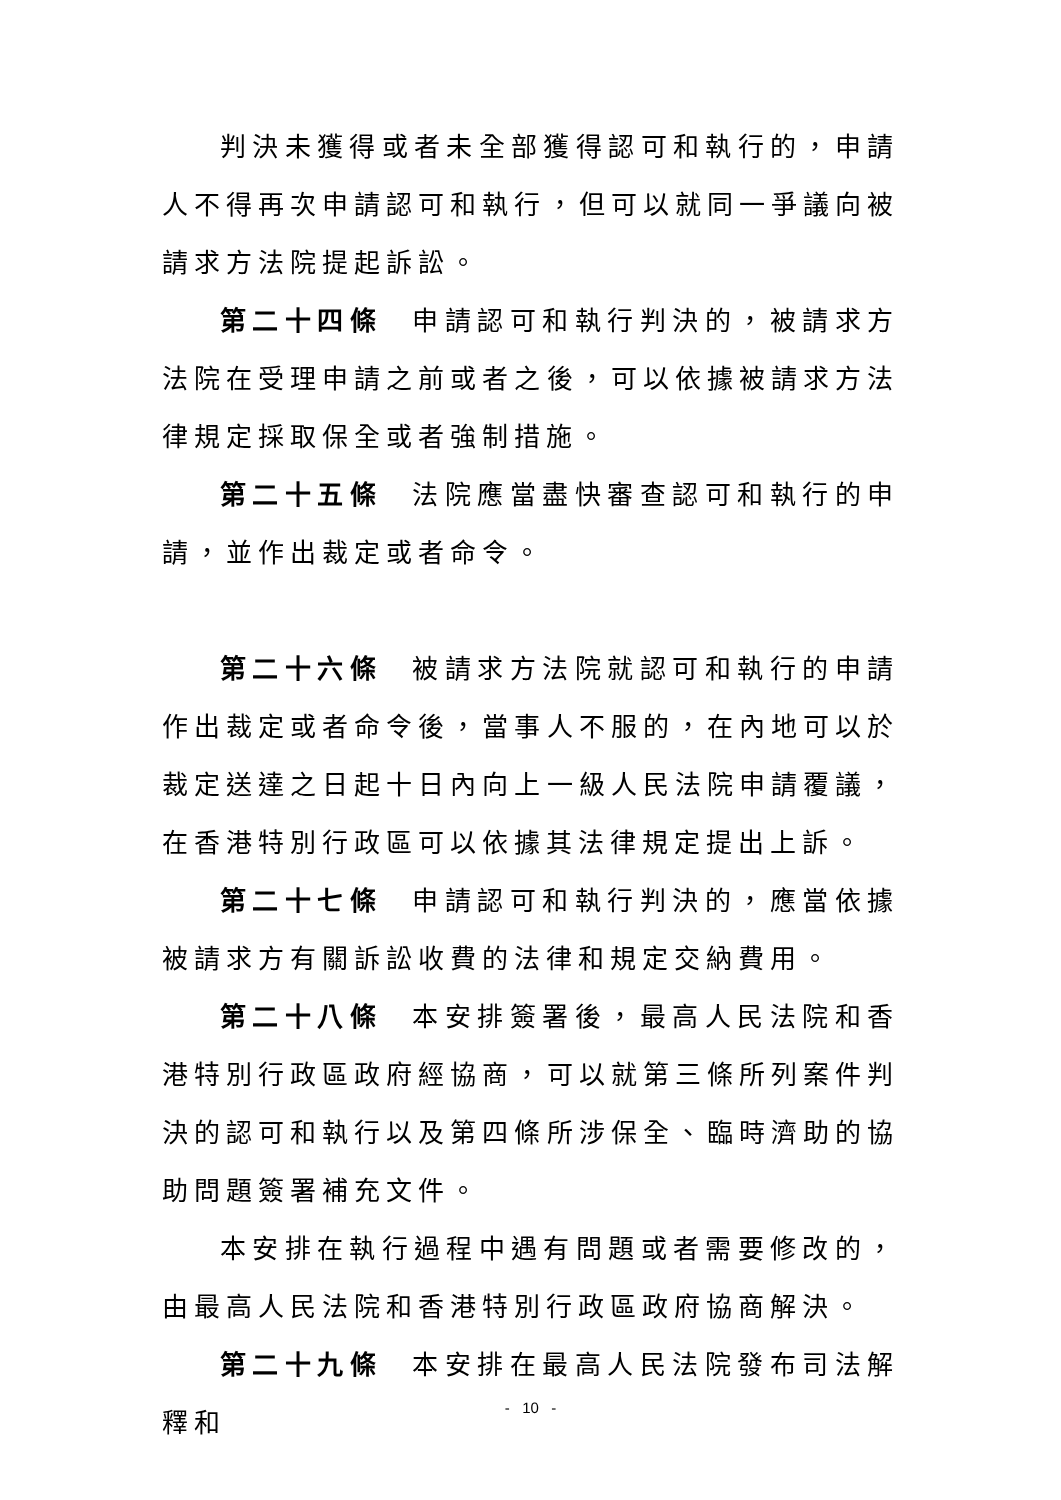判決未獲得或者未全部獲得認可和執行的，申請人不得再次申請認可和執行，但可以就同一爭議向被請求方法院提起訴訟。
第二十四條 申請認可和執行判決的，被請求方法院在受理申請之前或者之後，可以依據被請求方法律規定採取保全或者強制措施。
第二十五條 法院應當盡快審查認可和執行的申請，並作出裁定或者命令。
第二十六條 被請求方法院就認可和執行的申請作出裁定或者命令後，當事人不服的，在內地可以於裁定送達之日起十日內向上一級人民法院申請覆議，在香港特別行政區可以依據其法律規定提出上訴。
第二十七條 申請認可和執行判決的，應當依據被請求方有關訴訟收費的法律和規定交納費用。
第二十八條 本安排簽署後，最高人民法院和香港特別行政區政府經協商，可以就第三條所列案件判決的認可和執行以及第四條所涉保全、臨時濟助的協助問題簽署補充文件。
本安排在執行過程中遇有問題或者需要修改的，由最高人民法院和香港特別行政區政府協商解決。
第二十九條 本安排在最高人民法院發布司法解釋和
- 10 -